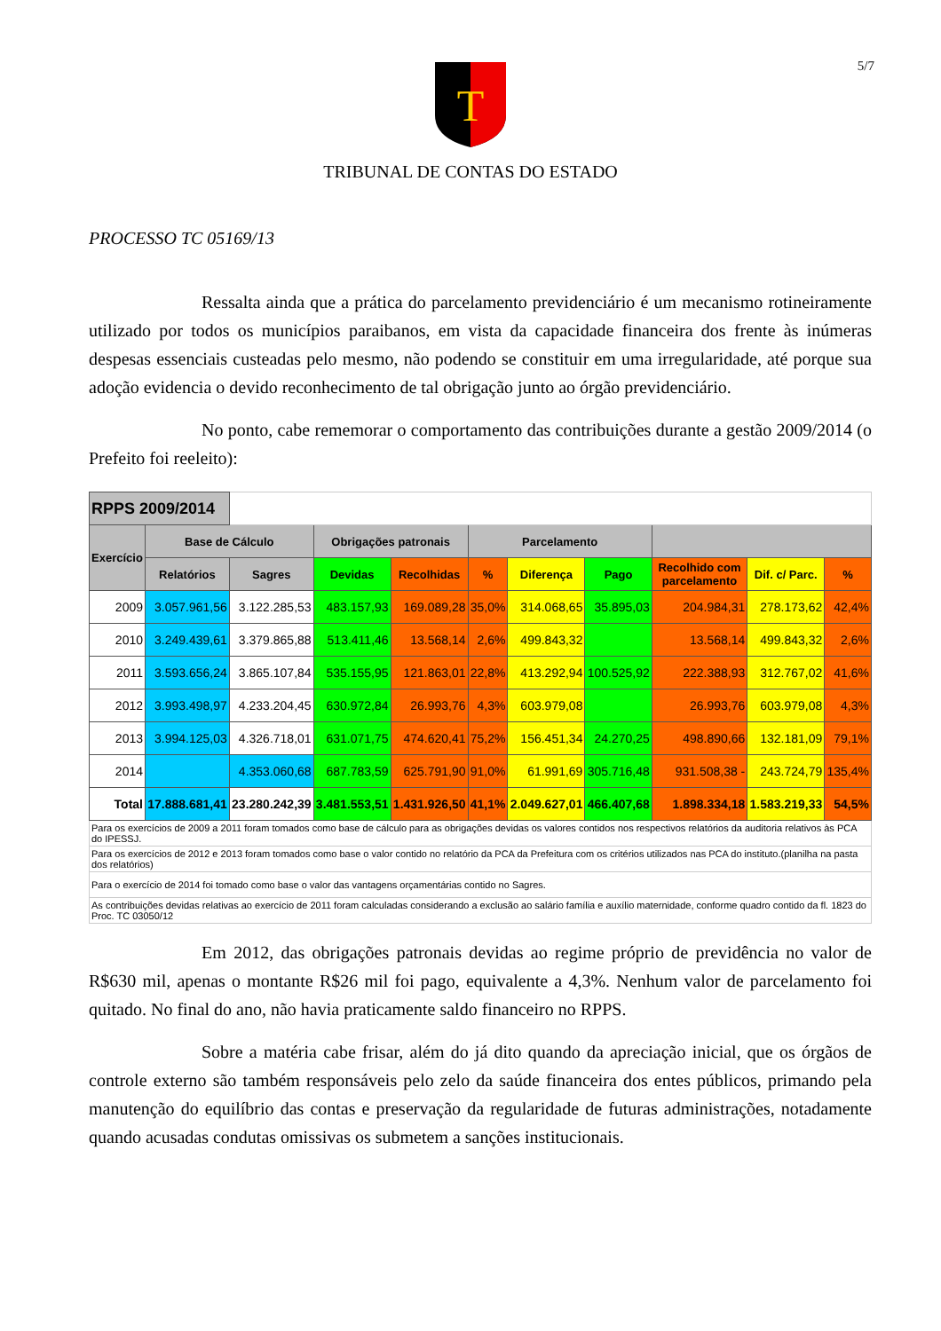5/7
T
TRIBUNAL DE CONTAS DO ESTADO
PROCESSO TC 05169/13
Ressalta ainda que a prática do parcelamento previdenciário é um mecanismo rotineiramente utilizado por todos os municípios paraibanos, em vista da capacidade financeira dos frente às inúmeras despesas essenciais custeadas pelo mesmo, não podendo se constituir em uma irregularidade, até porque sua adoção evidencia o devido reconhecimento de tal obrigação junto ao órgão previdenciário.
No ponto, cabe rememorar o comportamento das contribuições durante a gestão 2009/2014 (o Prefeito foi reeleito):
| RPPS 2009/2014 | | | | | | | | | | |
| Exercício | Base de Cálculo | | Obrigações patronais | | Parcelamento | | | | | |
| | Relatórios | Sagres | Devidas | Recolhidas | % | Diferença | Pago | Recolhido com parcelamento | Dif. c/ Parc. | % |
| 2009 | 3.057.961,56 | 3.122.285,53 | 483.157,93 | 169.089,28 | 35,0% | 314.068,65 | 35.895,03 | 204.984,31 | 278.173,62 | 42,4% |
| 2010 | 3.249.439,61 | 3.379.865,88 | 513.411,46 | 13.568,14 | 2,6% | 499.843,32 | | 13.568,14 | 499.843,32 | 2,6% |
| 2011 | 3.593.656,24 | 3.865.107,84 | 535.155,95 | 121.863,01 | 22,8% | 413.292,94 | 100.525,92 | 222.388,93 | 312.767,02 | 41,6% |
| 2012 | 3.993.498,97 | 4.233.204,45 | 630.972,84 | 26.993,76 | 4,3% | 603.979,08 | | 26.993,76 | 603.979,08 | 4,3% |
| 2013 | 3.994.125,03 | 4.326.718,01 | 631.071,75 | 474.620,41 | 75,2% | 156.451,34 | 24.270,25 | 498.890,66 | 132.181,09 | 79,1% |
| 2014 | | 4.353.060,68 | 687.783,59 | 625.791,90 | 91,0% | 61.991,69 | 305.716,48 | 931.508,38 - | 243.724,79 | 135,4% |
| Total | 17.888.681,41 | 23.280.242,39 | 3.481.553,51 | 1.431.926,50 | 41,1% | 2.049.627,01 | 466.407,68 | 1.898.334,18 | 1.583.219,33 | 54,5% |
| Para os exercícios de 2009 a 2011 foram tomados como base de cálculo para as obrigações devidas os valores contidos nos respectivos relatórios da auditoria relativos às PCA do IPESSJ. | | | | | | | | | | |
| Para os exercícios de 2012 e 2013 foram tomados como base o valor contido no relatório da PCA da Prefeitura com os critérios utilizados nas PCA do instituto.(planilha na pasta dos relatórios) | | | | | | | | | | |
| Para o exercício de 2014 foi tomado como base o valor das vantagens orçamentárias contido no Sagres. | | | | | | | | | | |
| As contribuições devidas relativas ao exercício de 2011 foram calculadas considerando a exclusão ao salário família e auxílio maternidade, conforme quadro contido da fl. 1823 do Proc. TC 03050/12 | | | | | | | | | | |
Em 2012, das obrigações patronais devidas ao regime próprio de previdência no valor de R$630 mil, apenas o montante R$26 mil foi pago, equivalente a 4,3%. Nenhum valor de parcelamento foi quitado. No final do ano, não havia praticamente saldo financeiro no RPPS.
Sobre a matéria cabe frisar, além do já dito quando da apreciação inicial, que os órgãos de controle externo são também responsáveis pelo zelo da saúde financeira dos entes públicos, primando pela manutenção do equilíbrio das contas e preservação da regularidade de futuras administrações, notadamente quando acusadas condutas omissivas os submetem a sanções institucionais.